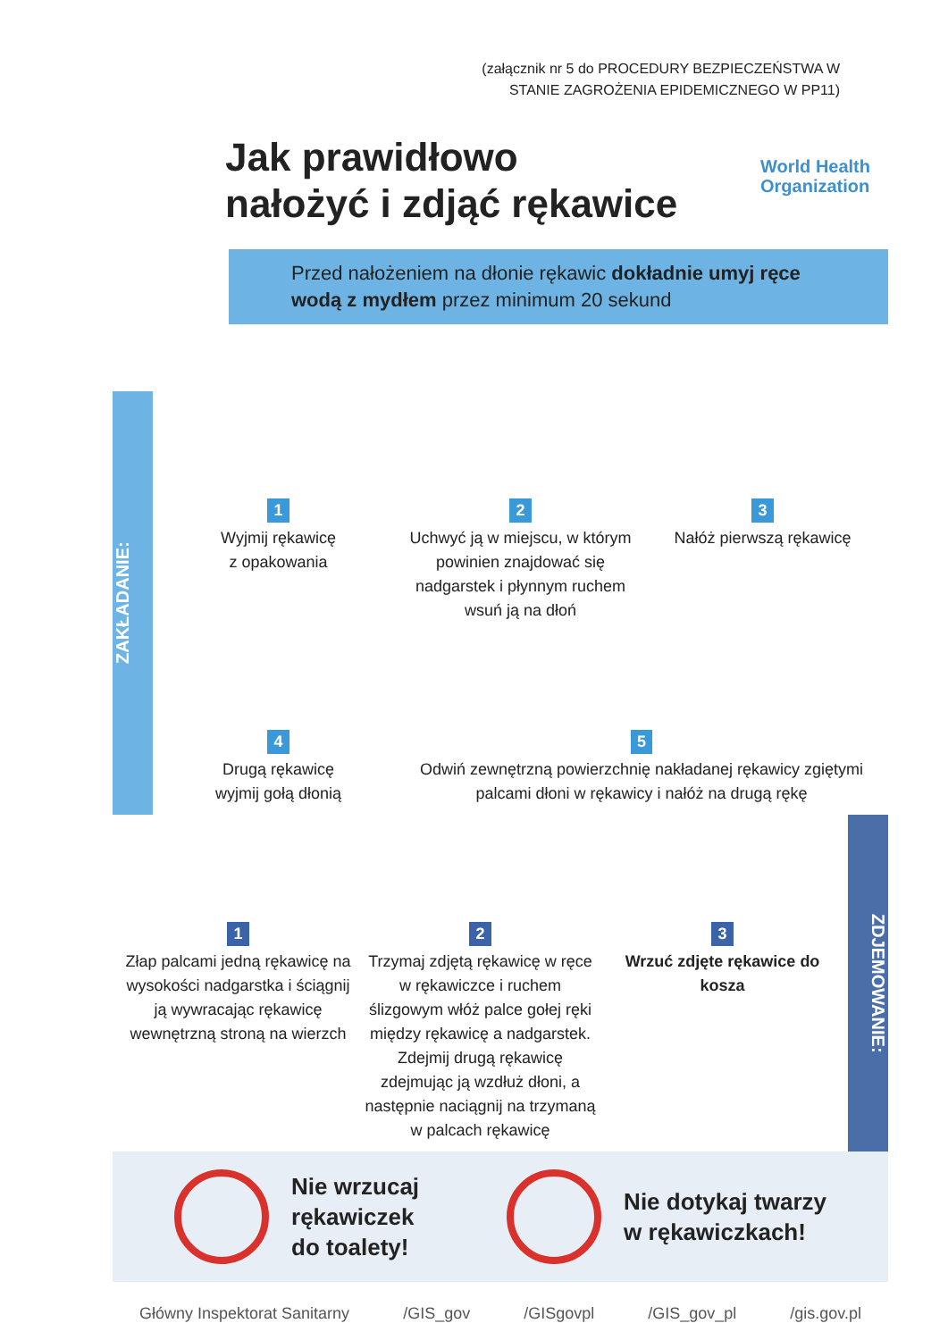(załącznik nr 5 do PROCEDURY BEZPIECZEŃSTWA W STANIE ZAGROŻENIA EPIDEMICZNEGO W PP11)
World Health
Organization
Jak prawidłowo
nałożyć i zdjąć rękawice
Przed nałożeniem na dłonie rękawic dokładnie umyj ręce wodą z mydłem przez minimum 20 sekund
ZAKŁADANIE:
1
Wyjmij rękawicę
z opakowania
2
Uchwyć ją w miejscu, w którym powinien znajdować się nadgarstek i płynnym ruchem wsuń ją na dłoń
3
Nałóż pierwszą rękawicę
4
Drugą rękawicę
wyjmij gołą dłonią
5
Odwiń zewnętrzną powierzchnię nakładanej rękawicy zgiętymi palcami dłoni w rękawicy i nałóż na drugą rękę
1
Złap palcami jedną rękawicę na wysokości nadgarstka i ściągnij ją wywracając rękawicę wewnętrzną stroną na wierzch
2
Trzymaj zdjętą rękawicę w ręce w rękawiczce i ruchem ślizgowym włóż palce gołej ręki między rękawicę a nadgarstek. Zdejmij drugą rękawicę zdejmując ją wzdłuż dłoni, a następnie naciągnij na trzymaną w palcach rękawicę
3
Wrzuć zdjęte rękawice do kosza
ZDJEMOWANIE:
Nie wrzucaj
rękawiczek
do toalety!
Nie dotykaj twarzy
w rękawiczkach!
Główny Inspektorat Sanitarny /GIS_gov /GISgovpl /GIS_gov_pl /gis.gov.pl